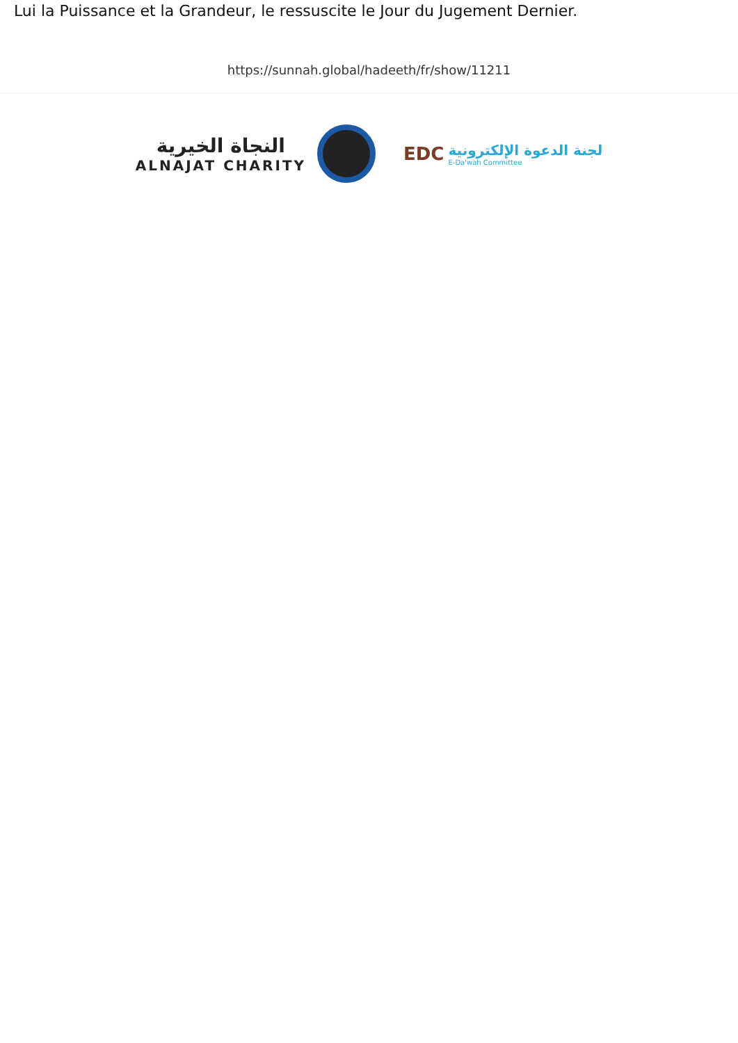Lui la Puissance et la Grandeur, le ressuscite le Jour du Jugement Dernier.
https://sunnah.global/hadeeth/fr/show/11211
النجاة الخيرية
ALNAJAT CHARITY
EDC
لجنة الدعوة الإلكترونية
E-Da'wah Committee